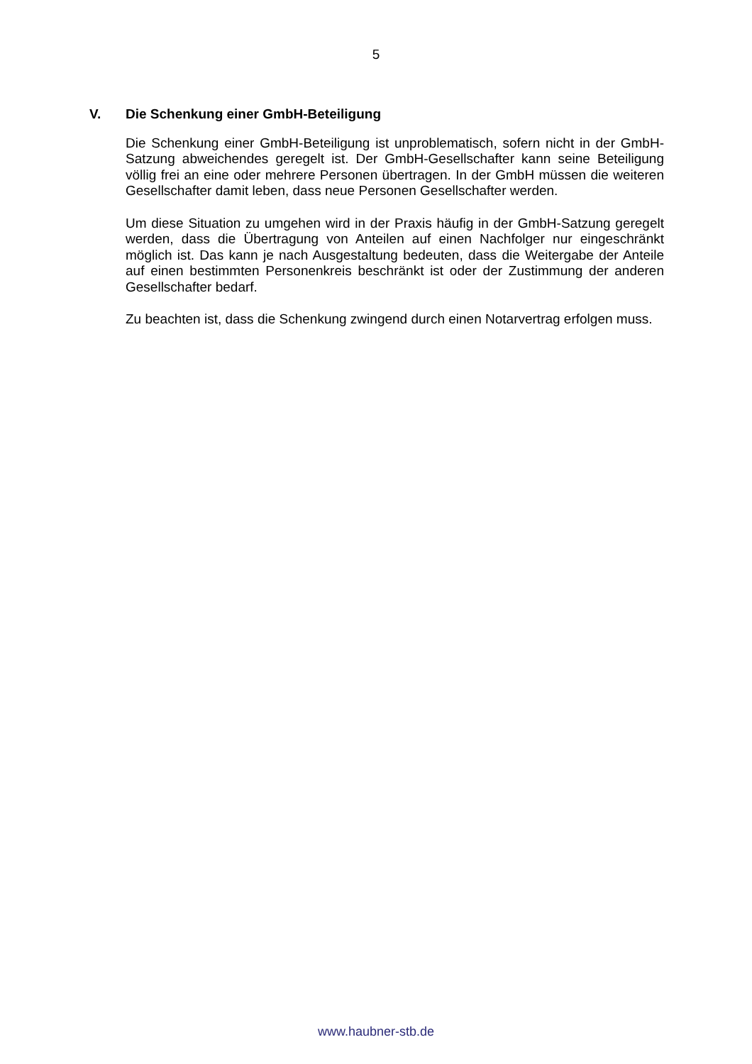5
V. Die Schenkung einer GmbH-Beteiligung
Die Schenkung einer GmbH-Beteiligung ist unproblematisch, sofern nicht in der GmbH-Satzung abweichendes geregelt ist. Der GmbH-Gesellschafter kann seine Beteiligung völlig frei an eine oder mehrere Personen übertragen. In der GmbH müssen die weiteren Gesellschafter damit leben, dass neue Personen Gesellschafter werden.
Um diese Situation zu umgehen wird in der Praxis häufig in der GmbH-Satzung geregelt werden, dass die Übertragung von Anteilen auf einen Nachfolger nur eingeschränkt möglich ist. Das kann je nach Ausgestaltung bedeuten, dass die Weitergabe der Anteile auf einen bestimmten Personenkreis beschränkt ist oder der Zustimmung der anderen Gesellschafter bedarf.
Zu beachten ist, dass die Schenkung zwingend durch einen Notarvertrag erfolgen muss.
www.haubner-stb.de